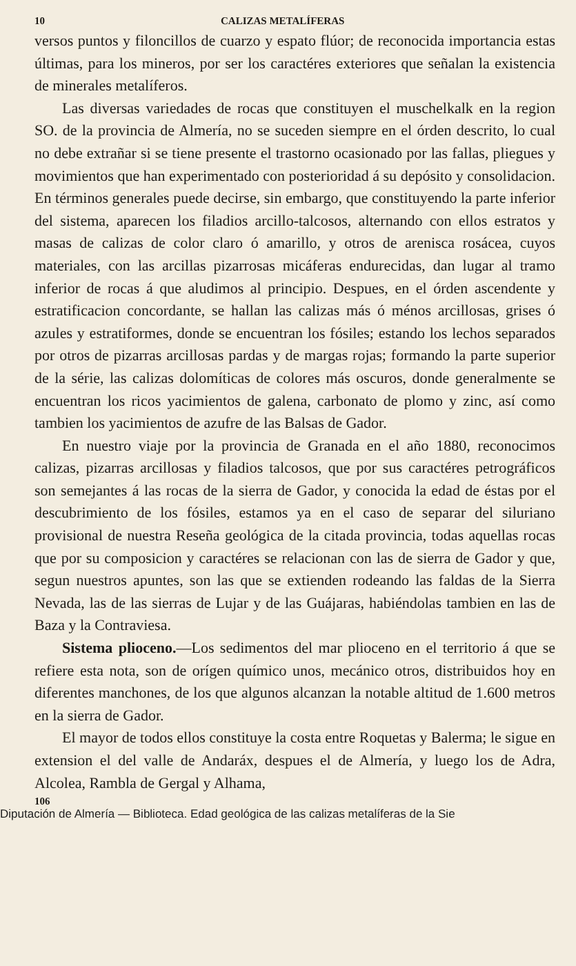10 CALIZAS METALÍFERAS
versos puntos y filoncillos de cuarzo y espato flúor; de reconocida importancia estas últimas, para los mineros, por ser los caractéres exteriores que señalan la existencia de minerales metalíferos.
Las diversas variedades de rocas que constituyen el muschelkalk en la region SO. de la provincia de Almería, no se suceden siempre en el órden descrito, lo cual no debe extrañar si se tiene presente el trastorno ocasionado por las fallas, pliegues y movimientos que han experimentado con posterioridad á su depósito y consolidacion. En términos generales puede decirse, sin embargo, que constituyendo la parte inferior del sistema, aparecen los filadios arcillo-talcosos, alternando con ellos estratos y masas de calizas de color claro ó amarillo, y otros de arenisca rosácea, cuyos materiales, con las arcillas pizarrosas micáferas endurecidas, dan lugar al tramo inferior de rocas á que aludimos al principio. Despues, en el órden ascendente y estratificacion concordante, se hallan las calizas más ó ménos arcillosas, grises ó azules y estratiformes, donde se encuentran los fósiles; estando los lechos separados por otros de pizarras arcillosas pardas y de margas rojas; formando la parte superior de la série, las calizas dolomíticas de colores más oscuros, donde generalmente se encuentran los ricos yacimientos de galena, carbonato de plomo y zinc, así como tambien los yacimientos de azufre de las Balsas de Gador.
En nuestro viaje por la provincia de Granada en el año 1880, reconocimos calizas, pizarras arcillosas y filadios talcosos, que por sus caractéres petrográficos son semejantes á las rocas de la sierra de Gador, y conocida la edad de éstas por el descubrimiento de los fósiles, estamos ya en el caso de separar del siluriano provisional de nuestra Reseña geológica de la citada provincia, todas aquellas rocas que por su composicion y caractéres se relacionan con las de sierra de Gador y que, segun nuestros apuntes, son las que se extienden rodeando las faldas de la Sierra Nevada, las de las sierras de Lujar y de las Guájaras, habiéndolas tambien en las de Baza y la Contraviesa.
Sistema plioceno.—Los sedimentos del mar plioceno en el territorio á que se refiere esta nota, son de orígen químico unos, mecánico otros, distribuidos hoy en diferentes manchones, de los que algunos alcanzan la notable altitud de 1.600 metros en la sierra de Gador.
El mayor de todos ellos constituye la costa entre Roquetas y Balerma; le sigue en extension el del valle de Andaráx, despues el de Almería, y luego los de Adra, Alcolea, Rambla de Gergal y Alhama,
106
Diputación de Almería — Biblioteca. Edad geológica de las calizas metalíferas de la Sie